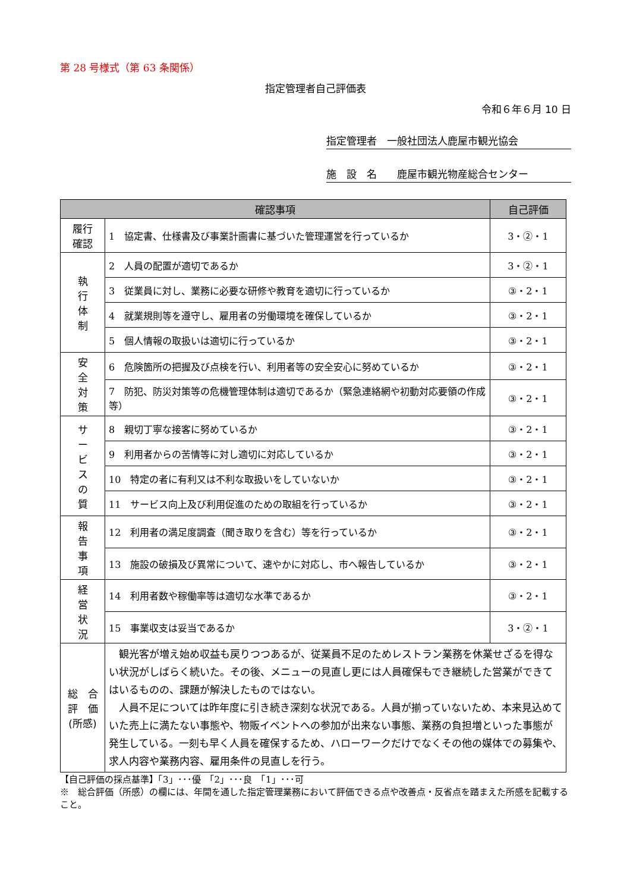第 28 号様式（第 63 条関係）
指定管理者自己評価表
令和６年６月 10 日
指定管理者　一般社団法人鹿屋市観光協会
施　設　名　　鹿屋市観光物産総合センター
| 確認事項 | | 自己評価 |
| --- | --- | --- |
| 履行 確認 | 1 協定書、仕様書及び事業計画書に基づいた管理運営を行っているか | 3・②・1 |
| 執 行 体 制 | 2 人員の配置が適切であるか | 3・②・1 |
| | 3 従業員に対し、業務に必要な研修や教育を適切に行っているか | ③・2・1 |
| | 4 就業規則等を遵守し、雇用者の労働環境を確保しているか | ③・2・1 |
| | 5 個人情報の取扱いは適切に行っているか | ③・2・1 |
| 安 全 対 策 | 6 危険箇所の把握及び点検を行い、利用者等の安全安心に努めているか | ③・2・1 |
| | 7 防犯、防災対策等の危機管理体制は適切であるか（緊急連絡網や初動対応要領の作成等） | ③・2・1 |
| サ ー ビ ス の 質 | 8 親切丁寧な接客に努めているか | ③・2・1 |
| | 9 利用者からの苦情等に対し適切に対応しているか | ③・2・1 |
| | 10 特定の者に有利又は不利な取扱いをしていないか | ③・2・1 |
| | 11 サービス向上及び利用促進のための取組を行っているか | ③・2・1 |
| 報 告 事 項 | 12 利用者の満足度調査（聞き取りを含む）等を行っているか | ③・2・1 |
| | 13 施設の破損及び異常について、速やかに対応し、市へ報告しているか | ③・2・1 |
| 経 営 状 況 | 14 利用者数や稼働率等は適切な水準であるか | ③・2・1 |
| | 15 事業収支は妥当であるか | 3・②・1 |
| 総 合 評 価 (所感) | 観光客が増え始め収益も戻りつつあるが、従業員不足のためレストラン業務を休業せざるを得ない状況がしばらく続いた。その後、メニューの見直し更には人員確保もでき継続した営業ができてはいるものの、課題が解決したものではない。 人員不足については昨年度に引き続き深刻な状況である。人員が揃っていないため、本来見込めていた売上に満たない事態や、物販イベントへの参加が出来ない事態、業務の負担増といった事態が発生している。一刻も早く人員を確保するため、ハローワークだけでなくその他の媒体での募集や、求人内容や業務内容、雇用条件の見直しを行う。 | |
【自己評価の採点基準】「3」･･･優　「2」･･･良　「1」･･･可
※　総合評価（所感）の欄には、年間を通した指定管理業務において評価できる点や改善点・反省点を踏まえた所感を記載すること。